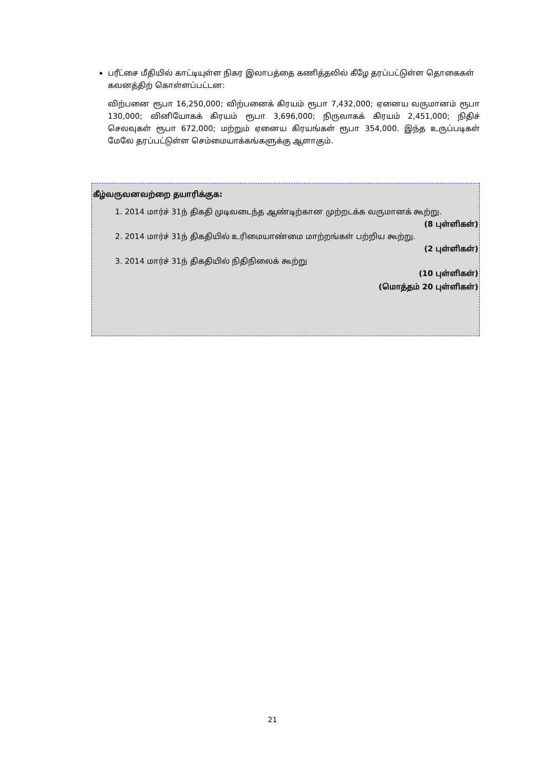பரீட்சை மீதியில் காட்டியுள்ள நிகர இலாபத்தை கணித்தலில் கீழே தரப்பட்டுள்ள தொகைகள் கவனத்திற் கொள்ளப்பட்டன:
விற்பனை ரூபா 16,250,000; விற்பனைக் கிரயம் ரூபா 7,432,000; ஏனைய வருமானம் ரூபா 130,000; வினியோகக் கிரயம் ரூபா 3,696,000; நிருவாகக் கிரயம் 2,451,000; நிதிச் செலவுகள் ரூபா 672,000; மற்றும் ஏனைய கிரயங்கள் ரூபா 354,000. இந்த உருப்படிகள் மேலே தரப்பட்டுள்ள செம்மையாக்கங்களுக்கு ஆளாகும்.
கீழ்வருவனவற்றை தயாரிக்குக:
1. 2014 மார்ச் 31ந் திகதி முடிவடைந்த ஆண்டிற்கான முற்றடக்க வருமானக் கூற்று.
(8 புள்ளிகள்)
2. 2014 மார்ச் 31ந் திகதியில் உரிமையாண்மை மாற்றங்கள் பற்றிய கூற்று.
(2 புள்ளிகள்)
3. 2014 மார்ச் 31ந் திகதியில் நிதிநிலைக் கூற்று
(10 புள்ளிகள்)
(மொத்தம் 20 புள்ளிகள்)
21